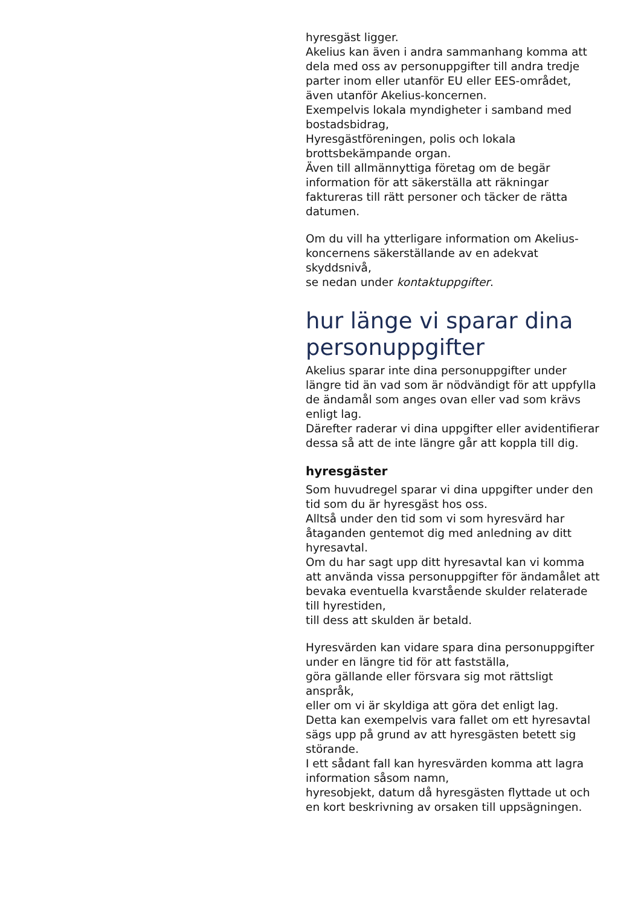hyresgäst ligger.
Akelius kan även i andra sammanhang komma att dela med oss av personuppgifter till andra tredje parter inom eller utanför EU eller EES-området,
även utanför Akelius-koncernen.
Exempelvis lokala myndigheter i samband med bostadsbidrag,
Hyresgästföreningen, polis och lokala brottsbekämpande organ.
Även till allmännyttiga företag om de begär information för att säkerställa att räkningar faktureras till rätt personer och täcker de rätta datumen.
Om du vill ha ytterligare information om Akelius-koncernens säkerställande av en adekvat skyddsnivå,
se nedan under kontaktuppgifter.
hur länge vi sparar dina personuppgifter
Akelius sparar inte dina personuppgifter under längre tid än vad som är nödvändigt för att uppfylla de ändamål som anges ovan eller vad som krävs enligt lag.
Därefter raderar vi dina uppgifter eller avidentifierar dessa så att de inte längre går att koppla till dig.
hyresgäster
Som huvudregel sparar vi dina uppgifter under den tid som du är hyresgäst hos oss.
Alltså under den tid som vi som hyresvärd har åtaganden gentemot dig med anledning av ditt hyresavtal.
Om du har sagt upp ditt hyresavtal kan vi komma att använda vissa personuppgifter för ändamålet att bevaka eventuella kvarstående skulder relaterade till hyrestiden,
till dess att skulden är betald.
Hyresvärden kan vidare spara dina personuppgifter under en längre tid för att fastställa,
göra gällande eller försvara sig mot rättsligt anspråk,
eller om vi är skyldiga att göra det enligt lag.
Detta kan exempelvis vara fallet om ett hyresavtal sägs upp på grund av att hyresgästen betett sig störande.
I ett sådant fall kan hyresvärden komma att lagra information såsom namn,
hyresobjekt, datum då hyresgästen flyttade ut och en kort beskrivning av orsaken till uppsägningen.